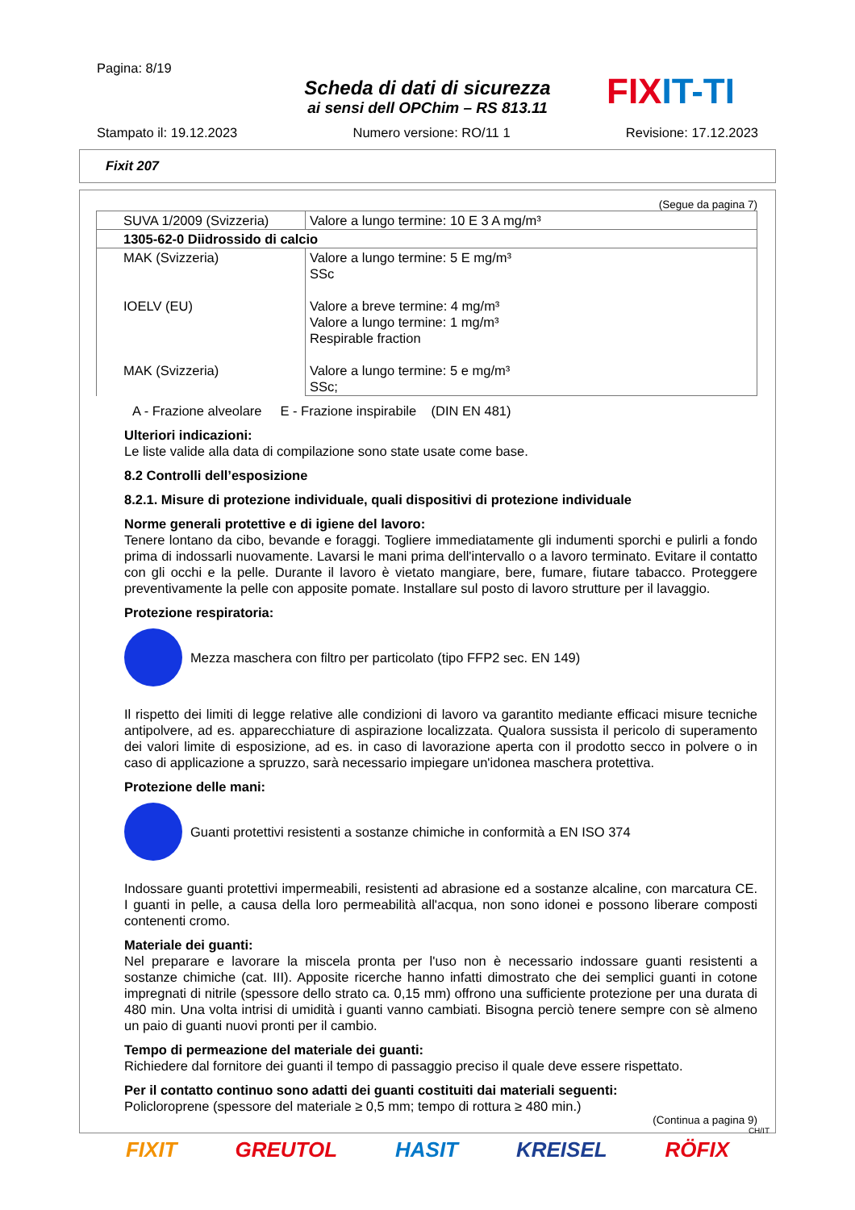Pagina: 8/19
Scheda di dati di sicurezza
ai sensi dell OPChim – RS 813.11
FIX IT-TI
Stampato il: 19.12.2023 Numero versione: RO/11 1 Revisione: 17.12.2023
Fixit 207
(Segue da pagina 7)
| SUVA 1/2009 (Svizzeria) | Valore a lungo termine: 10 E 3 A mg/m³ |
| 1305-62-0 Diidrossido di calcio | |
| MAK (Svizzeria) IOELV (EU) MAK (Svizzeria) | Valore a lungo termine: 5 E mg/m³ SSc Valore a breve termine: 4 mg/m³ Valore a lungo termine: 1 mg/m³ Respirable fraction Valore a lungo termine: 5 e mg/m³ SSc; |
A - Frazione alveolare E - Frazione inspirabile (DIN EN 481)
Ulteriori indicazioni:
Le liste valide alla data di compilazione sono state usate come base.
8.2 Controlli dell’esposizione
8.2.1. Misure di protezione individuale, quali dispositivi di protezione individuale
Norme generali protettive e di igiene del lavoro:
Tenere lontano da cibo, bevande e foraggi. Togliere immediatamente gli indumenti sporchi e pulirli a fondo prima di indossarli nuovamente. Lavarsi le mani prima dell'intervallo o a lavoro terminato. Evitare il contatto con gli occhi e la pelle. Durante il lavoro è vietato mangiare, bere, fumare, fiutare tabacco. Proteggere preventivamente la pelle con apposite pomate. Installare sul posto di lavoro strutture per il lavaggio.
Protezione respiratoria:
Mezza maschera con filtro per particolato (tipo FFP2 sec. EN 149)
Il rispetto dei limiti di legge relative alle condizioni di lavoro va garantito mediante efficaci misure tecniche antipolvere, ad es. apparecchiature di aspirazione localizzata. Qualora sussista il pericolo di superamento dei valori limite di esposizione, ad es. in caso di lavorazione aperta con il prodotto secco in polvere o in caso di applicazione a spruzzo, sarà necessario impiegare un'idonea maschera protettiva.
Protezione delle mani:
Guanti protettivi resistenti a sostanze chimiche in conformità a EN ISO 374
Indossare guanti protettivi impermeabili, resistenti ad abrasione ed a sostanze alcaline, con marcatura CE. I guanti in pelle, a causa della loro permeabilità all'acqua, non sono idonei e possono liberare composti contenenti cromo.
Materiale dei guanti:
Nel preparare e lavorare la miscela pronta per l'uso non è necessario indossare guanti resistenti a sostanze chimiche (cat. III). Apposite ricerche hanno infatti dimostrato che dei semplici guanti in cotone impregnati di nitrile (spessore dello strato ca. 0,15 mm) offrono una sufficiente protezione per una durata di 480 min. Una volta intrisi di umidità i guanti vanno cambiati. Bisogna perciò tenere sempre con sè almeno un paio di guanti nuovi pronti per il cambio.
Tempo di permeazione del materiale dei guanti:
Richiedere dal fornitore dei guanti il tempo di passaggio preciso il quale deve essere rispettato.
Per il contatto continuo sono adatti dei guanti costituiti dai materiali seguenti:
Policloroprene (spessore del materiale ≥ 0,5 mm; tempo di rottura ≥ 480 min.)
(Continua a pagina 9)
CH/IT
FIXIT GREUTOL HASIT KREISEL RÖFIX